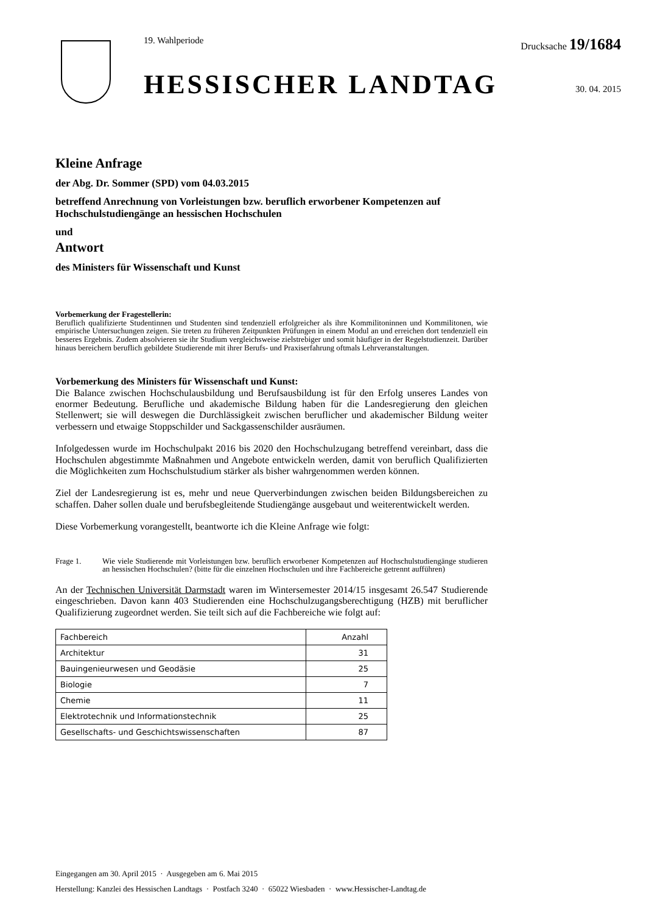19. Wahlperiode Drucksache 19/1684
HESSISCHER LANDTAG 30. 04. 2015
Kleine Anfrage
der Abg. Dr. Sommer (SPD) vom 04.03.2015
betreffend Anrechnung von Vorleistungen bzw. beruflich erworbener Kompetenzen auf Hochschulstudiengänge an hessischen Hochschulen
und
Antwort
des Ministers für Wissenschaft und Kunst
Vorbemerkung der Fragestellerin:
Beruflich qualifizierte Studentinnen und Studenten sind tendenziell erfolgreicher als ihre Kommilitoninnen und Kommilitonen, wie empirische Untersuchungen zeigen. Sie treten zu früheren Zeitpunkten Prüfungen in einem Modul an und erreichen dort tendenziell ein besseres Ergebnis. Zudem absolvieren sie ihr Studium vergleichsweise zielstrebiger und somit häufiger in der Regelstudienzeit. Darüber hinaus bereichern beruflich gebildete Studierende mit ihrer Berufs- und Praxiserfahrung oftmals Lehrveranstaltungen.
Vorbemerkung des Ministers für Wissenschaft und Kunst:
Die Balance zwischen Hochschulausbildung und Berufsausbildung ist für den Erfolg unseres Landes von enormer Bedeutung. Berufliche und akademische Bildung haben für die Landesregierung den gleichen Stellenwert; sie will deswegen die Durchlässigkeit zwischen beruflicher und akademischer Bildung weiter verbessern und etwaige Stoppschilder und Sackgassenschilder ausräumen.
Infolgedessen wurde im Hochschulpakt 2016 bis 2020 den Hochschulzugang betreffend vereinbart, dass die Hochschulen abgestimmte Maßnahmen und Angebote entwickeln werden, damit von beruflich Qualifizierten die Möglichkeiten zum Hochschulstudium stärker als bisher wahrgenommen werden können.
Ziel der Landesregierung ist es, mehr und neue Querverbindungen zwischen beiden Bildungsbereichen zu schaffen. Daher sollen duale und berufsbegleitende Studiengänge ausgebaut und weiterentwickelt werden.
Diese Vorbemerkung vorangestellt, beantworte ich die Kleine Anfrage wie folgt:
Frage 1. Wie viele Studierende mit Vorleistungen bzw. beruflich erworbener Kompetenzen auf Hochschulstudiengänge studieren an hessischen Hochschulen? (bitte für die einzelnen Hochschulen und ihre Fachbereiche getrennt aufführen)
An der Technischen Universität Darmstadt waren im Wintersemester 2014/15 insgesamt 26.547 Studierende eingeschrieben. Davon kann 403 Studierenden eine Hochschulzugangsberechtigung (HZB) mit beruflicher Qualifizierung zugeordnet werden. Sie teilt sich auf die Fachbereiche wie folgt auf:
| Fachbereich | Anzahl |
| --- | --- |
| Architektur | 31 |
| Bauingenieurwesen und Geodäsie | 25 |
| Biologie | 7 |
| Chemie | 11 |
| Elektrotechnik und Informationstechnik | 25 |
| Gesellschafts- und Geschichtswissenschaften | 87 |
Eingegangen am 30. April 2015 · Ausgegeben am 6. Mai 2015
Herstellung: Kanzlei des Hessischen Landtags · Postfach 3240 · 65022 Wiesbaden · www.Hessischer-Landtag.de